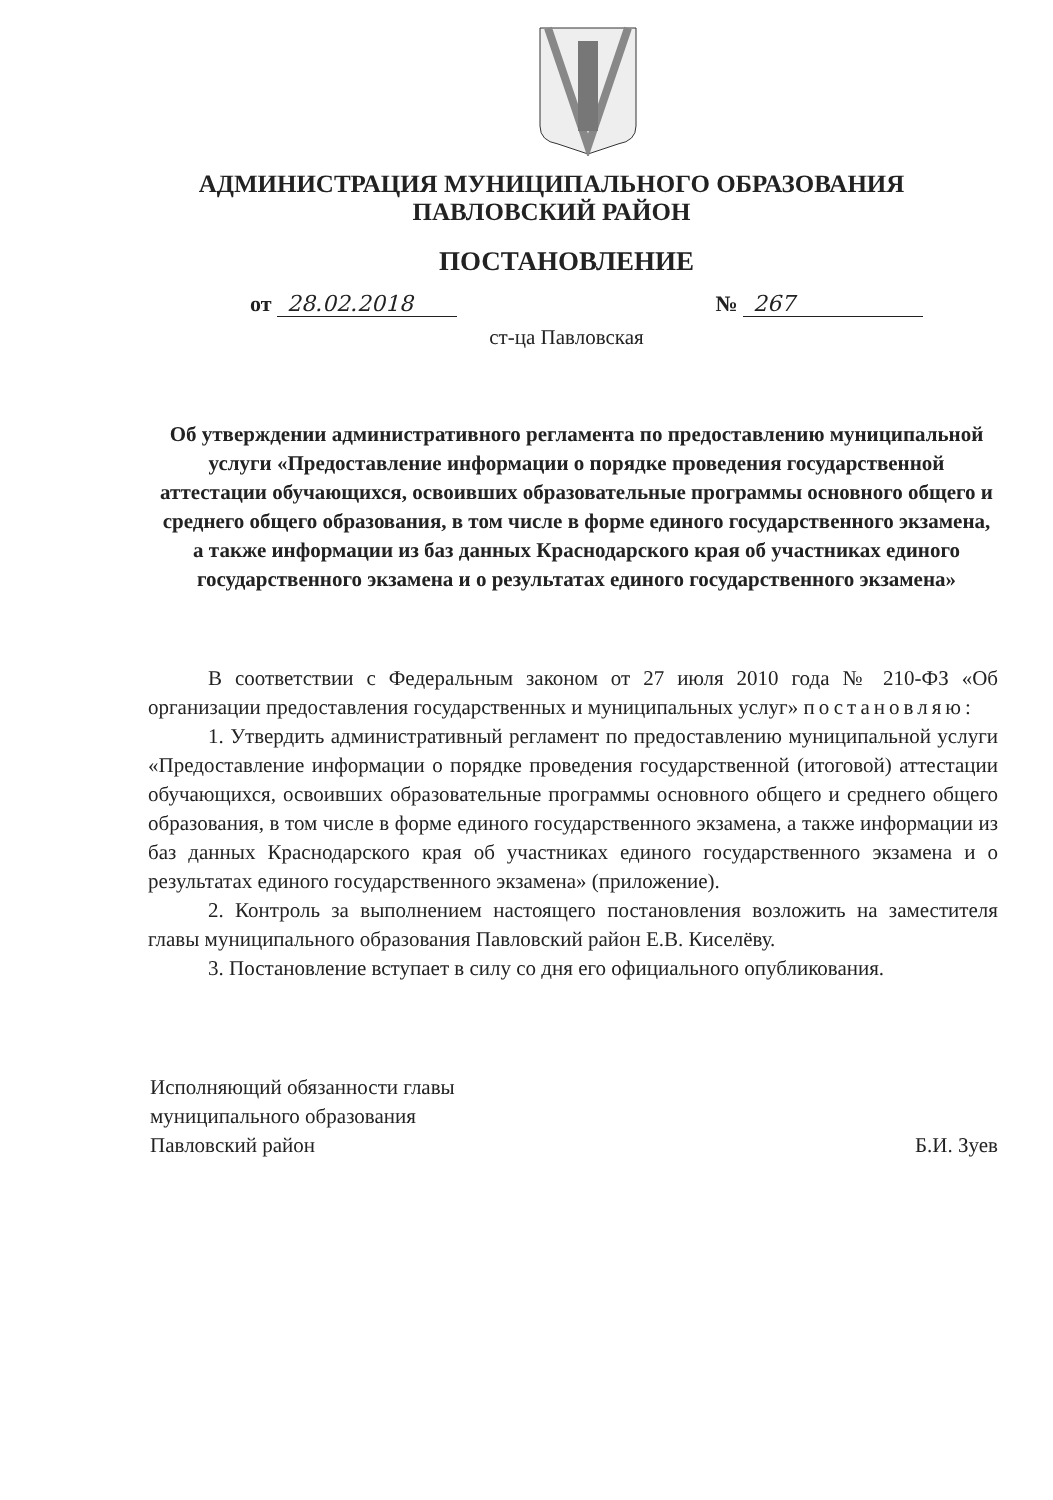АДМИНИСТРАЦИЯ МУНИЦИПАЛЬНОГО ОБРАЗОВАНИЯ
ПАВЛОВСКИЙ РАЙОН
ПОСТАНОВЛЕНИЕ
от 28.02.2018 № 267
ст-ца Павловская
Об утверждении административного регламента по предоставлению муниципальной услуги «Предоставление информации о порядке проведения государственной аттестации обучающихся, освоивших образовательные программы основного общего и среднего общего образования, в том числе в форме единого государственного экзамена, а также информации из баз данных Краснодарского края об участниках единого государственного экзамена и о результатах единого государственного экзамена»
В соответствии с Федеральным законом от 27 июля 2010 года № 210-ФЗ «Об организации предоставления государственных и муниципальных услуг» постановляю:
1. Утвердить административный регламент по предоставлению муниципальной услуги «Предоставление информации о порядке проведения государственной (итоговой) аттестации обучающихся, освоивших образовательные программы основного общего и среднего общего образования, в том числе в форме единого государственного экзамена, а также информации из баз данных Краснодарского края об участниках единого государственного экзамена и о результатах единого государственного экзамена» (приложение).
2. Контроль за выполнением настоящего постановления возложить на заместителя главы муниципального образования Павловский район Е.В. Киселёву.
3. Постановление вступает в силу со дня его официального опубликования.
Исполняющий обязанности главы
муниципального образования
Павловский район
Б.И. Зуев